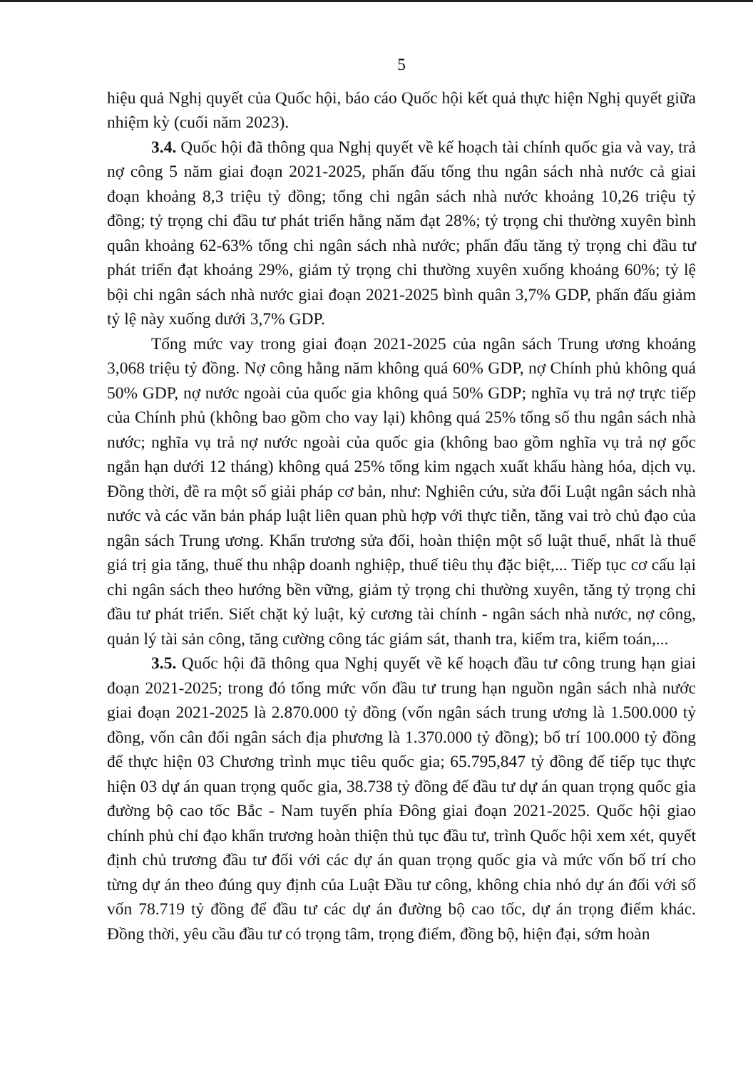5
hiệu quả Nghị quyết của Quốc hội, báo cáo Quốc hội kết quả thực hiện Nghị quyết giữa nhiệm kỳ (cuối năm 2023).
3.4. Quốc hội đã thông qua Nghị quyết về kế hoạch tài chính quốc gia và vay, trả nợ công 5 năm giai đoạn 2021-2025, phấn đấu tổng thu ngân sách nhà nước cả giai đoạn khoảng 8,3 triệu tỷ đồng; tổng chi ngân sách nhà nước khoảng 10,26 triệu tỷ đồng; tỷ trọng chi đầu tư phát triển hằng năm đạt 28%; tỷ trọng chi thường xuyên bình quân khoảng 62-63% tổng chi ngân sách nhà nước; phấn đấu tăng tỷ trọng chi đầu tư phát triển đạt khoảng 29%, giảm tỷ trọng chi thường xuyên xuống khoảng 60%; tỷ lệ bội chi ngân sách nhà nước giai đoạn 2021-2025 bình quân 3,7% GDP, phấn đấu giảm tỷ lệ này xuống dưới 3,7% GDP.
Tổng mức vay trong giai đoạn 2021-2025 của ngân sách Trung ương khoảng 3,068 triệu tỷ đồng. Nợ công hằng năm không quá 60% GDP, nợ Chính phủ không quá 50% GDP, nợ nước ngoài của quốc gia không quá 50% GDP; nghĩa vụ trả nợ trực tiếp của Chính phủ (không bao gồm cho vay lại) không quá 25% tổng số thu ngân sách nhà nước; nghĩa vụ trả nợ nước ngoài của quốc gia (không bao gồm nghĩa vụ trả nợ gốc ngắn hạn dưới 12 tháng) không quá 25% tổng kim ngạch xuất khẩu hàng hóa, dịch vụ. Đồng thời, đề ra một số giải pháp cơ bản, như: Nghiên cứu, sửa đổi Luật ngân sách nhà nước và các văn bản pháp luật liên quan phù hợp với thực tiễn, tăng vai trò chủ đạo của ngân sách Trung ương. Khẩn trương sửa đổi, hoàn thiện một số luật thuế, nhất là thuế giá trị gia tăng, thuế thu nhập doanh nghiệp, thuế tiêu thụ đặc biệt,... Tiếp tục cơ cấu lại chi ngân sách theo hướng bền vững, giảm tỷ trọng chi thường xuyên, tăng tỷ trọng chi đầu tư phát triển. Siết chặt kỷ luật, kỷ cương tài chính - ngân sách nhà nước, nợ công, quản lý tài sản công, tăng cường công tác giám sát, thanh tra, kiểm tra, kiểm toán,...
3.5. Quốc hội đã thông qua Nghị quyết về kế hoạch đầu tư công trung hạn giai đoạn 2021-2025; trong đó tổng mức vốn đầu tư trung hạn nguồn ngân sách nhà nước giai đoạn 2021-2025 là 2.870.000 tỷ đồng (vốn ngân sách trung ương là 1.500.000 tỷ đồng, vốn cân đối ngân sách địa phương là 1.370.000 tỷ đồng); bố trí 100.000 tỷ đồng để thực hiện 03 Chương trình mục tiêu quốc gia; 65.795,847 tỷ đồng để tiếp tục thực hiện 03 dự án quan trọng quốc gia, 38.738 tỷ đồng để đầu tư dự án quan trọng quốc gia đường bộ cao tốc Bắc - Nam tuyến phía Đông giai đoạn 2021-2025. Quốc hội giao chính phủ chỉ đạo khẩn trương hoàn thiện thủ tục đầu tư, trình Quốc hội xem xét, quyết định chủ trương đầu tư đối với các dự án quan trọng quốc gia và mức vốn bố trí cho từng dự án theo đúng quy định của Luật Đầu tư công, không chia nhỏ dự án đối với số vốn 78.719 tỷ đồng để đầu tư các dự án đường bộ cao tốc, dự án trọng điểm khác. Đồng thời, yêu cầu đầu tư có trọng tâm, trọng điểm, đồng bộ, hiện đại, sớm hoàn